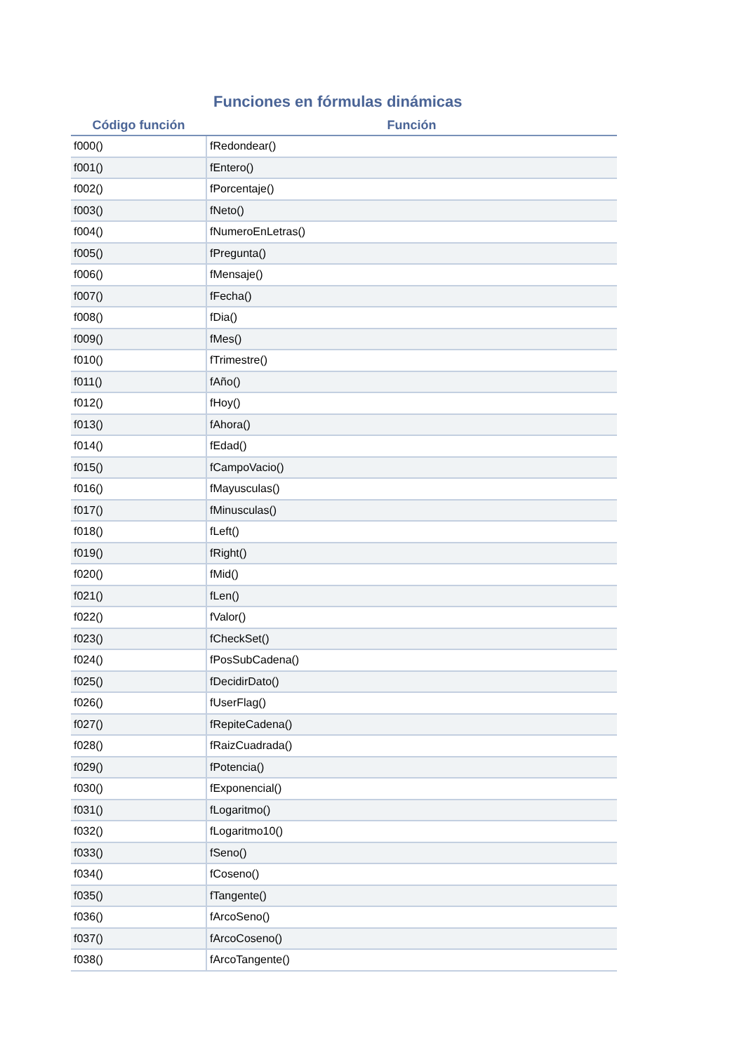Funciones en fórmulas dinámicas
| Código función | Función |
| --- | --- |
| f000() | fRedondear() |
| f001() | fEntero() |
| f002() | fPorcentaje() |
| f003() | fNeto() |
| f004() | fNumeroEnLetras() |
| f005() | fPregunta() |
| f006() | fMensaje() |
| f007() | fFecha() |
| f008() | fDia() |
| f009() | fMes() |
| f010() | fTrimestre() |
| f011() | fAño() |
| f012() | fHoy() |
| f013() | fAhora() |
| f014() | fEdad() |
| f015() | fCampoVacio() |
| f016() | fMayusculas() |
| f017() | fMinusculas() |
| f018() | fLeft() |
| f019() | fRight() |
| f020() | fMid() |
| f021() | fLen() |
| f022() | fValor() |
| f023() | fCheckSet() |
| f024() | fPosSubCadena() |
| f025() | fDecidirDato() |
| f026() | fUserFlag() |
| f027() | fRepiteCadena() |
| f028() | fRaizCuadrada() |
| f029() | fPotencia() |
| f030() | fExponencial() |
| f031() | fLogaritmo() |
| f032() | fLogaritmo10() |
| f033() | fSeno() |
| f034() | fCoseno() |
| f035() | fTangente() |
| f036() | fArcoSeno() |
| f037() | fArcoCoseno() |
| f038() | fArcoTangente() |